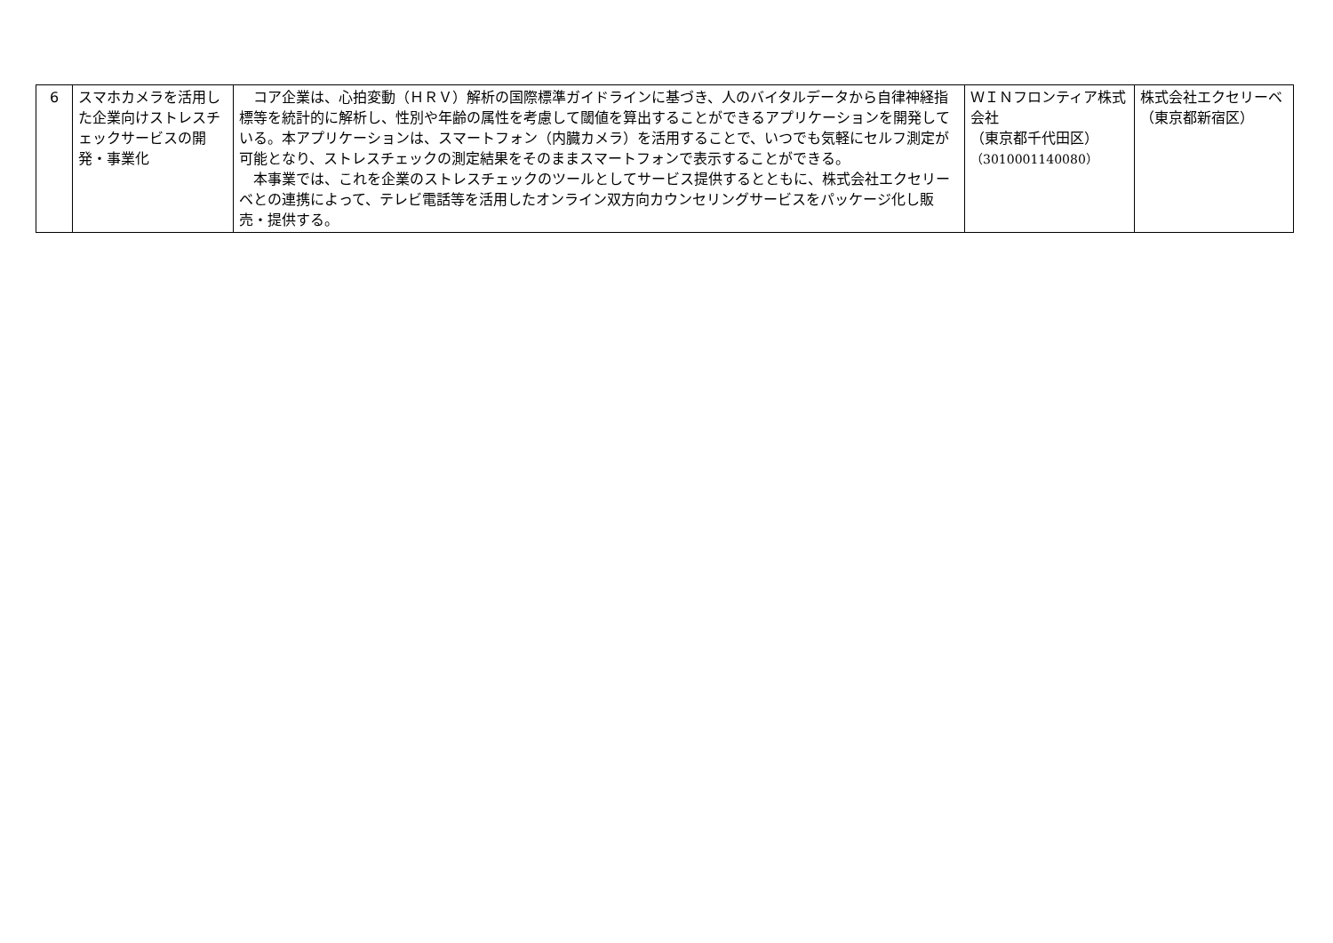| 6 | スマホカメラを活用した企業向けストレスチェックサービスの開発・事業化 | コア企業は、心拍変動（ＨＲＶ）解析の国際標準ガイドラインに基づき、人のバイタルデータから自律神経指標等を統計的に解析し、性別や年齢の属性を考慮して閾値を算出することができるアプリケーションを開発している。本アプリケーションは、スマートフォン（内臓カメラ）を活用することで、いつでも気軽にセルフ測定が可能となり、ストレスチェックの測定結果をそのままスマートフォンで表示することができる。 本事業では、これを企業のストレスチェックのツールとしてサービス提供するとともに、株式会社エクセリーベとの連携によって、テレビ電話等を活用したオンライン双方向カウンセリングサービスをパッケージ化し販売・提供する。 | ＷＩＮフロンティア株式会社 （東京都千代田区） （3010001140080） | 株式会社エクセリーベ （東京都新宿区） |